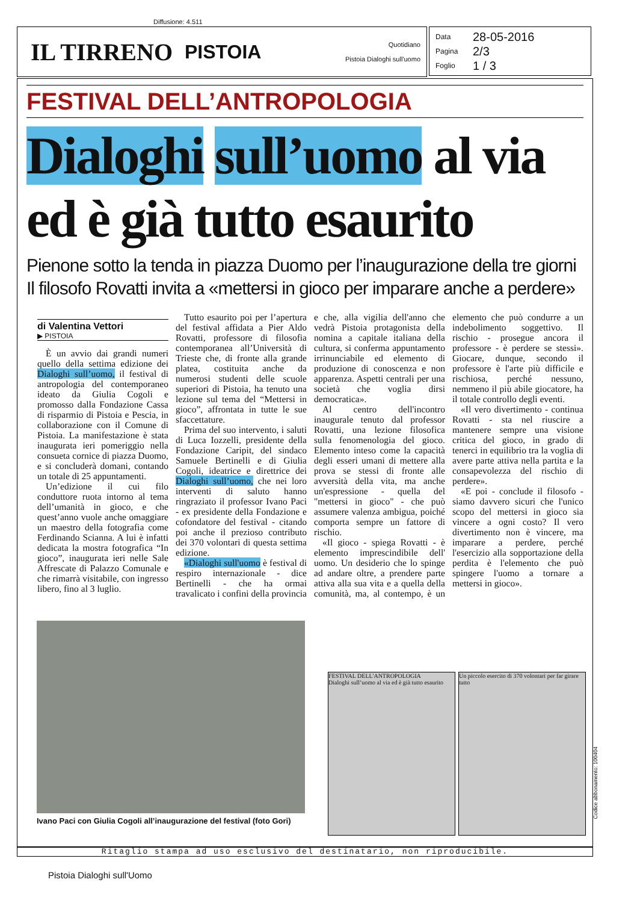Diffusione: 4.511
IL TIRRENO PISTOIA
Quotidiano
Pistoia Dialoghi sull'uomo
Data 28-05-2016
Pagina 2/3
Foglio 1 / 3
FESTIVAL DELL’ANTROPOLOGIA
Dialoghi sull’uomo al via
ed è già tutto esaurito
Pienone sotto la tenda in piazza Duomo per l’inaugurazione della tre giorni
Il filosofo Rovatti invita a «mettersi in gioco per imparare anche a perdere»
di Valentina Vettori
▶ PISTOIA
È un avvio dai grandi numeri quello della settima edizione dei Dialoghi sull’uomo, il festival di antropologia del contemporaneo ideato da Giulia Cogoli e promosso dalla Fondazione Cassa di risparmio di Pistoia e Pescia, in collaborazione con il Comune di Pistoia. La manifestazione è stata inaugurata ieri pomeriggio nella consueta cornice di piazza Duomo, e si concluderà domani, contando un totale di 25 appuntamenti.
Un’edizione il cui filo conduttore ruota intorno al tema dell’umanità in gioco, e che quest’anno vuole anche omaggiare un maestro della fotografia come Ferdinando Scianna. A lui è infatti dedicata la mostra fotografica “In gioco”, inaugurata ieri nelle Sale Affrescate di Palazzo Comunale e che rimarrà visitabile, con ingresso libero, fino al 3 luglio.
Tutto esaurito poi per l’apertura del festival affidata a Pier Aldo Rovatti, professore di filosofia contemporanea all’Università di Trieste che, di fronte alla grande platea, costituita anche da numerosi studenti delle scuole superiori di Pistoia, ha tenuto una lezione sul tema del “Mettersi in gioco”, affrontata in tutte le sue sfaccettature.
Prima del suo intervento, i saluti di Luca Iozzelli, presidente della Fondazione Caripit, del sindaco Samuele Bertinelli e di Giulia Cogoli, ideatrice e direttrice dei Dialoghi sull’uomo, che nei loro interventi di saluto hanno ringraziato il professor Ivano Paci - ex presidente della Fondazione e cofondatore del festival - citando poi anche il prezioso contributo dei 370 volontari di questa settima edizione.
«Dialoghi sull'uomo è festival di respiro internazionale - dice Bertinelli - che ha ormai travalicato i confini della provincia e che, alla vigilia dell'anno che vedrà Pistoia protagonista della nomina a capitale italiana della cultura, si conferma appuntamento irrinunciabile ed elemento di produzione di conoscenza e non apparenza. Aspetti centrali per una società che voglia dirsi democratica».
Al centro dell'incontro inaugurale tenuto dal professor Rovatti, una lezione filosofica sulla fenomenologia del gioco. Elemento inteso come la capacità degli esseri umani di mettere alla prova se stessi di fronte alle avversità della vita, ma anche un'espressione - quella del "mettersi in gioco" - che può assumere valenza ambigua, poiché comporta sempre un fattore di rischio.
«Il gioco - spiega Rovatti - è elemento imprescindibile dell' uomo. Un desiderio che lo spinge ad andare oltre, a prendere parte attiva alla sua vita e a quella della comunità, ma, al contempo, è un elemento che può condurre a un indebolimento soggettivo. Il rischio - prosegue ancora il professore - è perdere se stessi». Giocare, dunque, secondo il professore è l'arte più difficile e rischiosa, perché nessuno, nemmeno il più abile giocatore, ha il totale controllo degli eventi.
«Il vero divertimento - continua Rovatti - sta nel riuscire a mantenere sempre una visione critica del gioco, in grado di tenerci in equilibrio tra la voglia di avere parte attiva nella partita e la consapevolezza del rischio di perdere».
«E poi - conclude il filosofo - siamo davvero sicuri che l'unico scopo del mettersi in gioco sia vincere a ogni costo? Il vero divertimento non è vincere, ma imparare a perdere, perché l'esercizio alla sopportazione della perdita è l'elemento che può spingere l'uomo a tornare a mettersi in gioco».
Ivano Paci con Giulia Cogoli all’inaugurazione del festival (foto Gori)
FESTIVAL DELL'ANTROPOLOGIA
Dialoghi sull’uomo al via ed è già tutto esaurito
Un piccolo esercito di 370 volontari per far girare tutto
Ritaglio stampa ad uso esclusivo del destinatario, non riproducibile.
Codice abbonamento: 100404
Pistoia Dialoghi sull'Uomo